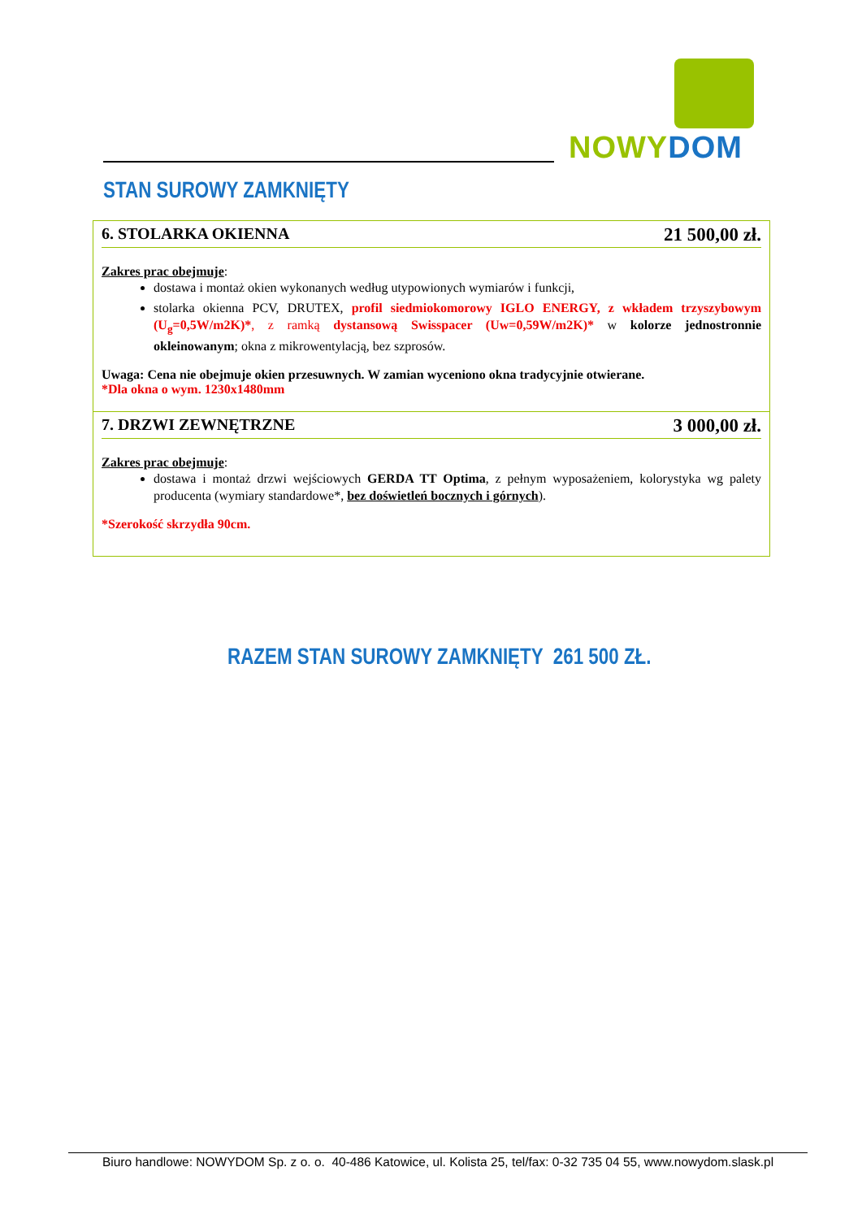NOWY DOM
STAN SUROWY ZAMKNIĘTY
| 6. STOLARKA OKIENNA 21 500,00 zł. Zakres prac obejmuje : dostawa i montaż okien wykonanych według utypowionych wymiarów i funkcji, stolarka okienna PCV, DRUTEX, profil siedmiokomorowy IGLO ENERGY, z wkładem trzyszybowym (U<sub>g</sub>=0,5W/m2K)* , z ramką dystansową Swisspacer (Uw=0,59W/m2K)* w kolorze jednostronnie okleinowanym ; okna z mikrowentylacją, bez szprosów. Uwaga: Cena nie obejmuje okien przesuwnych. W zamian wyceniono okna tradycyjnie otwierane. *Dla okna o wym. 1230x1480mm |
| 7. DRZWI ZEWNĘTRZNE 3 000,00 zł. Zakres prac obejmuje : dostawa i montaż drzwi wejściowych GERDA TT Optima , z pełnym wyposażeniem, kolorystyka wg palety producenta (wymiary standardowe*, bez doświetleń bocznych i górnych ). *Szerokość skrzydła 90cm. |
RAZEM STAN SUROWY ZAMKNIĘTY 261 500 ZŁ.
Biuro handlowe: NOWYDOM Sp. z o. o. 40-486 Katowice, ul. Kolista 25, tel/fax: 0-32 735 04 55, www.nowydom.slask.pl